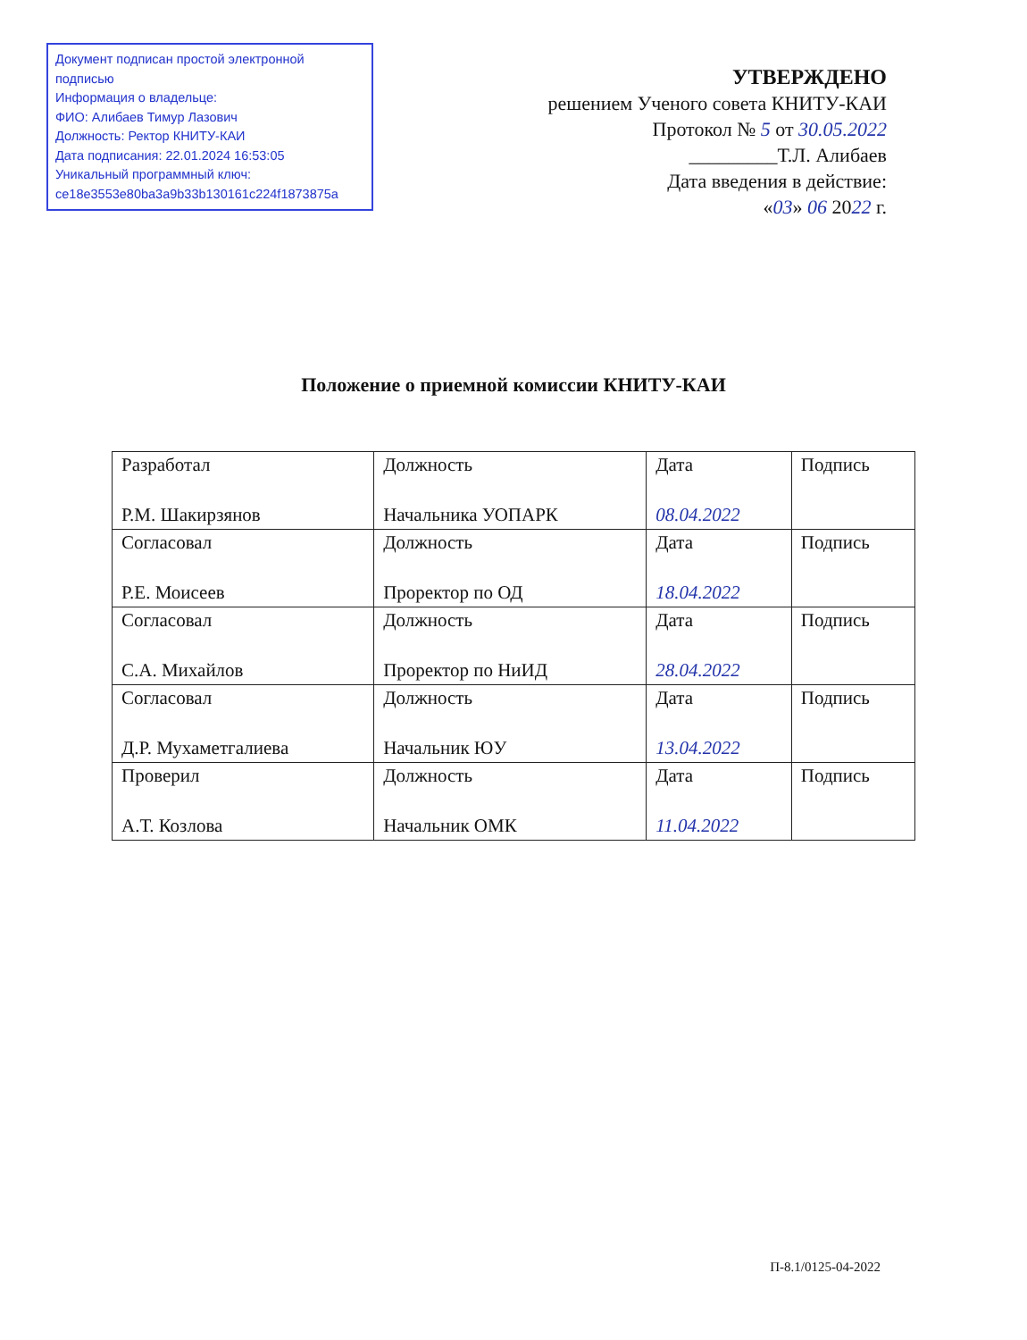Документ подписан простой электронной подписью
Информация о владельце:
ФИО: Алибаев Тимур Лазович
Должность: Ректор КНИТУ-КАИ
Дата подписания: 22.01.2024 16:53:05
Уникальный программный ключ:
ce18e3553e80ba3a9b33b130161c224f1873875a
УТВЕРЖДЕНО
решением Ученого совета КНИТУ-КАИ
Протокол № 5 от 30.05.2022
_________Т.Л. Алибаев
Дата введения в действие:
«03» 06 2022 г.
Положение о приемной комиссии КНИТУ-КАИ
| Разработал Р.М. Шакирзянов | Должность Начальника УОПАРК | Дата 08.04.2022 | Подпись |
| Согласовал Р.Е. Моисеев | Должность Проректор по ОД | Дата 18.04.2022 | Подпись |
| Согласовал С.А. Михайлов | Должность Проректор по НиИД | Дата 28.04.2022 | Подпись |
| Согласовал Д.Р. Мухаметгалиева | Должность Начальник ЮУ | Дата 13.04.2022 | Подпись |
| Проверил А.Т. Козлова | Должность Начальник ОМК | Дата 11.04.2022 | Подпись |
П-8.1/0125-04-2022